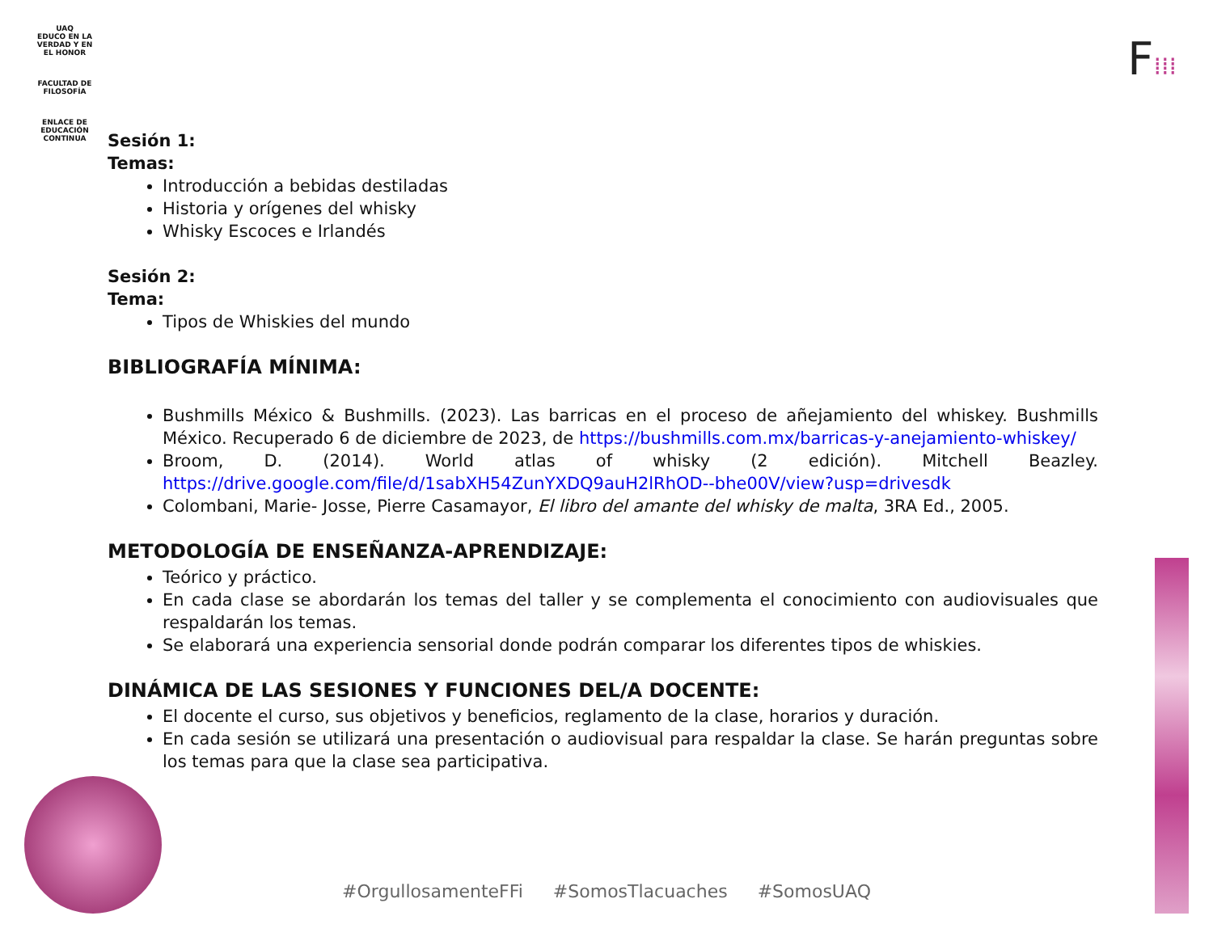UAQ
EDUCO EN LA VERDAD Y EN EL HONOR
FACULTAD DE
FILOSOFÍA
ENLACE DE
EDUCACIÓN
CONTINUA
F⁞⁞⁞
Sesión 1:
Temas:
Introducción a bebidas destiladas
Historia y orígenes del whisky
Whisky Escoces e Irlandés
Sesión 2:
Tema:
Tipos de Whiskies del mundo
BIBLIOGRAFÍA MÍNIMA:
Bushmills México & Bushmills. (2023). Las barricas en el proceso de añejamiento del whiskey. Bushmills México. Recuperado 6 de diciembre de 2023, de https://bushmills.com.mx/barricas-y-anejamiento-whiskey/
Broom, D. (2014). World atlas of whisky (2 edición). Mitchell Beazley. https://drive.google.com/file/d/1sabXH54ZunYXDQ9auH2lRhOD--bhe00V/view?usp=drivesdk
Colombani, Marie- Josse, Pierre Casamayor, El libro del amante del whisky de malta, 3RA Ed., 2005.
METODOLOGÍA DE ENSEÑANZA-APRENDIZAJE:
Teórico y práctico.
En cada clase se abordarán los temas del taller y se complementa el conocimiento con audiovisuales que respaldarán los temas.
Se elaborará una experiencia sensorial donde podrán comparar los diferentes tipos de whiskies.
DINÁMICA DE LAS SESIONES Y FUNCIONES DEL/A DOCENTE:
El docente el curso, sus objetivos y beneficios, reglamento de la clase, horarios y duración.
En cada sesión se utilizará una presentación o audiovisual para respaldar la clase. Se harán preguntas sobre los temas para que la clase sea participativa.
#OrgullosamenteFFi #SomosTlacuaches #SomosUAQ